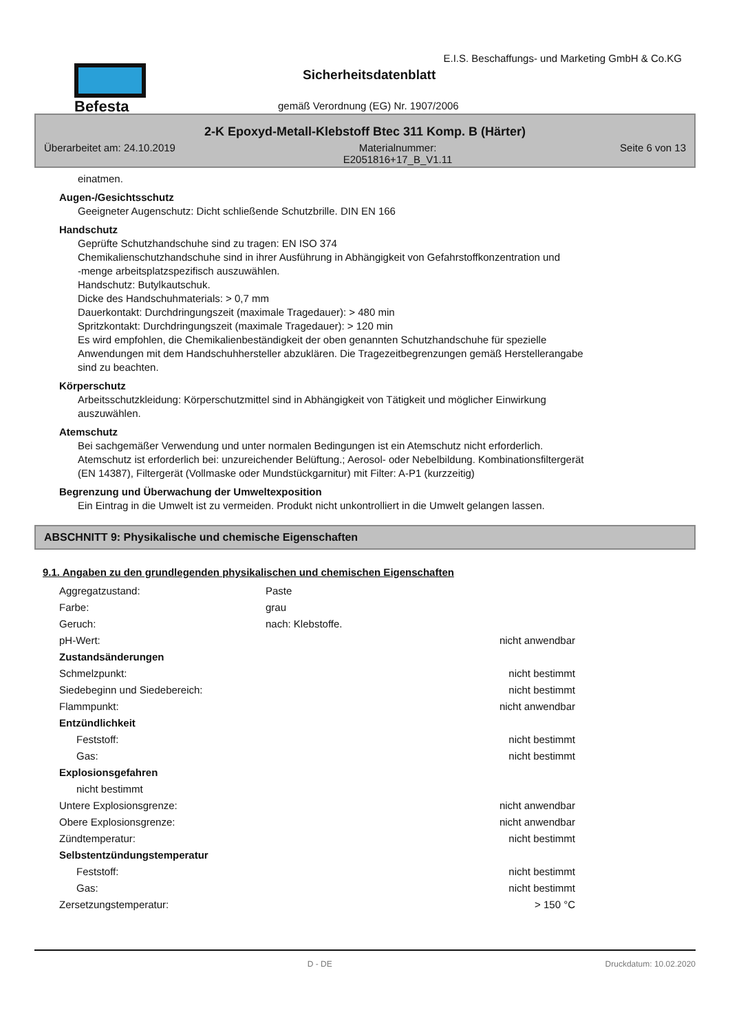Befesta
E.I.S. Beschaffungs- und Marketing GmbH & Co.KG
Sicherheitsdatenblatt
gemäß Verordnung (EG) Nr. 1907/2006
2-K Epoxyd-Metall-Klebstoff Btec 311 Komp. B (Härter)
Überarbeitet am: 24.10.2019 Materialnummer:
E2051816+17_B_V1.11 Seite 6 von 13
einatmen.
Augen-/Gesichtsschutz
Geeigneter Augenschutz: Dicht schließende Schutzbrille. DIN EN 166
Handschutz
Geprüfte Schutzhandschuhe sind zu tragen: EN ISO 374
Chemikalienschutzhandschuhe sind in ihrer Ausführung in Abhängigkeit von Gefahrstoffkonzentration und
-menge arbeitsplatzspezifisch auszuwählen.
Handschutz: Butylkautschuk.
Dicke des Handschuhmaterials: > 0,7 mm
Dauerkontakt: Durchdringungszeit (maximale Tragedauer): > 480 min
Spritzkontakt: Durchdringungszeit (maximale Tragedauer): > 120 min
Es wird empfohlen, die Chemikalienbeständigkeit der oben genannten Schutzhandschuhe für spezielle
Anwendungen mit dem Handschuhhersteller abzuklären. Die Tragezeitbegrenzungen gemäß Herstellerangabe
sind zu beachten.
Körperschutz
Arbeitsschutzkleidung: Körperschutzmittel sind in Abhängigkeit von Tätigkeit und möglicher Einwirkung
auszuwählen.
Atemschutz
Bei sachgemäßer Verwendung und unter normalen Bedingungen ist ein Atemschutz nicht erforderlich.
Atemschutz ist erforderlich bei: unzureichender Belüftung.; Aerosol- oder Nebelbildung. Kombinationsfiltergerät
(EN 14387), Filtergerät (Vollmaske oder Mundstückgarnitur) mit Filter: A-P1 (kurzzeitig)
Begrenzung und Überwachung der Umweltexposition
Ein Eintrag in die Umwelt ist zu vermeiden. Produkt nicht unkontrolliert in die Umwelt gelangen lassen.
ABSCHNITT 9: Physikalische und chemische Eigenschaften
9.1. Angaben zu den grundlegenden physikalischen und chemischen Eigenschaften
| Aggregatzustand: | Paste | |
| Farbe: | grau | |
| Geruch: | nach: Klebstoffe. | |
| pH-Wert: | | nicht anwendbar |
| Zustandsänderungen | | |
| Schmelzpunkt: | | nicht bestimmt |
| Siedebeginn und Siedebereich: | | nicht bestimmt |
| Flammpunkt: | | nicht anwendbar |
| Entzündlichkeit | | |
| Feststoff: | | nicht bestimmt |
| Gas: | | nicht bestimmt |
| Explosionsgefahren | | |
| nicht bestimmt | | |
| Untere Explosionsgrenze: | | nicht anwendbar |
| Obere Explosionsgrenze: | | nicht anwendbar |
| Zündtemperatur: | | nicht bestimmt |
| Selbstentzündungstemperatur | | |
| Feststoff: | | nicht bestimmt |
| Gas: | | nicht bestimmt |
| Zersetzungstemperatur: | | > 150 °C |
D - DE Druckdatum: 10.02.2020